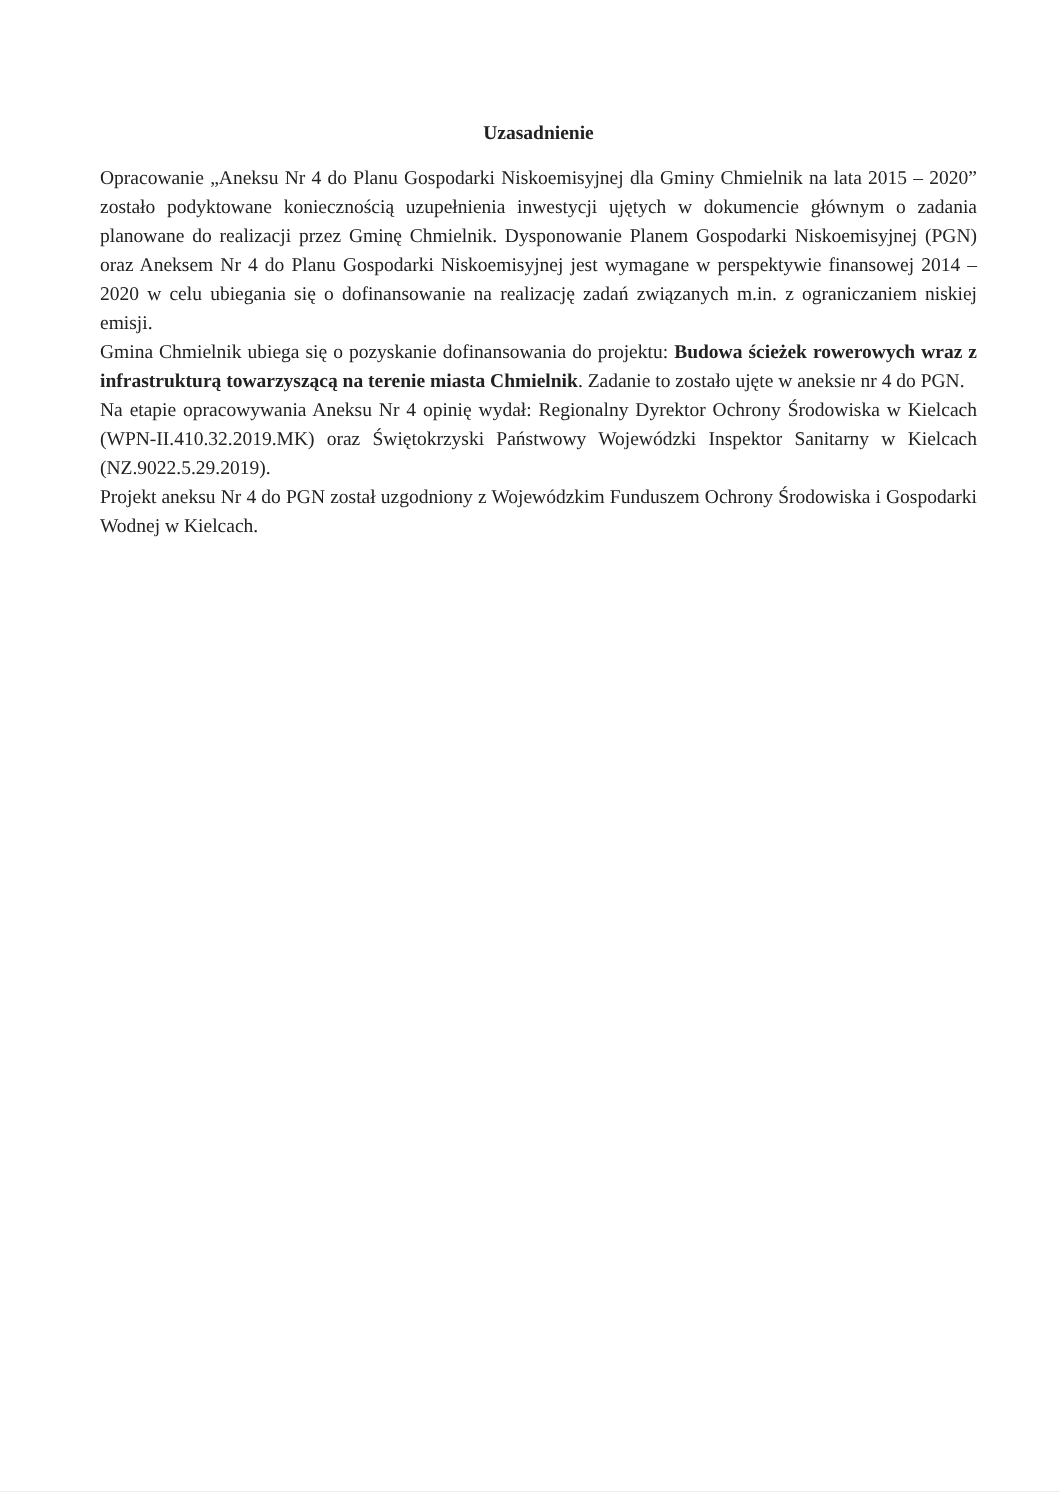Uzasadnienie
Opracowanie „Aneksu Nr 4 do Planu Gospodarki Niskoemisyjnej dla Gminy Chmielnik na lata 2015 – 2020” zostało podyktowane koniecznością uzupełnienia inwestycji ujętych w dokumencie głównym o zadania planowane do realizacji przez Gminę Chmielnik. Dysponowanie Planem Gospodarki Niskoemisyjnej (PGN) oraz Aneksem Nr 4 do Planu Gospodarki Niskoemisyjnej jest wymagane w perspektywie finansowej 2014 – 2020 w celu ubiegania się o dofinansowanie na realizację zadań związanych m.in. z ograniczaniem niskiej emisji.
Gmina Chmielnik ubiega się o pozyskanie dofinansowania do projektu: Budowa ścieżek rowerowych wraz z infrastrukturą towarzyszącą na terenie miasta Chmielnik. Zadanie to zostało ujęte w aneksie nr 4 do PGN.
Na etapie opracowywania Aneksu Nr 4 opinię wydał: Regionalny Dyrektor Ochrony Środowiska w Kielcach (WPN-II.410.32.2019.MK) oraz Świętokrzyski Państwowy Wojewódzki Inspektor Sanitarny w Kielcach (NZ.9022.5.29.2019).
Projekt aneksu Nr 4 do PGN został uzgodniony z Wojewódzkim Funduszem Ochrony Środowiska i Gospodarki Wodnej w Kielcach.